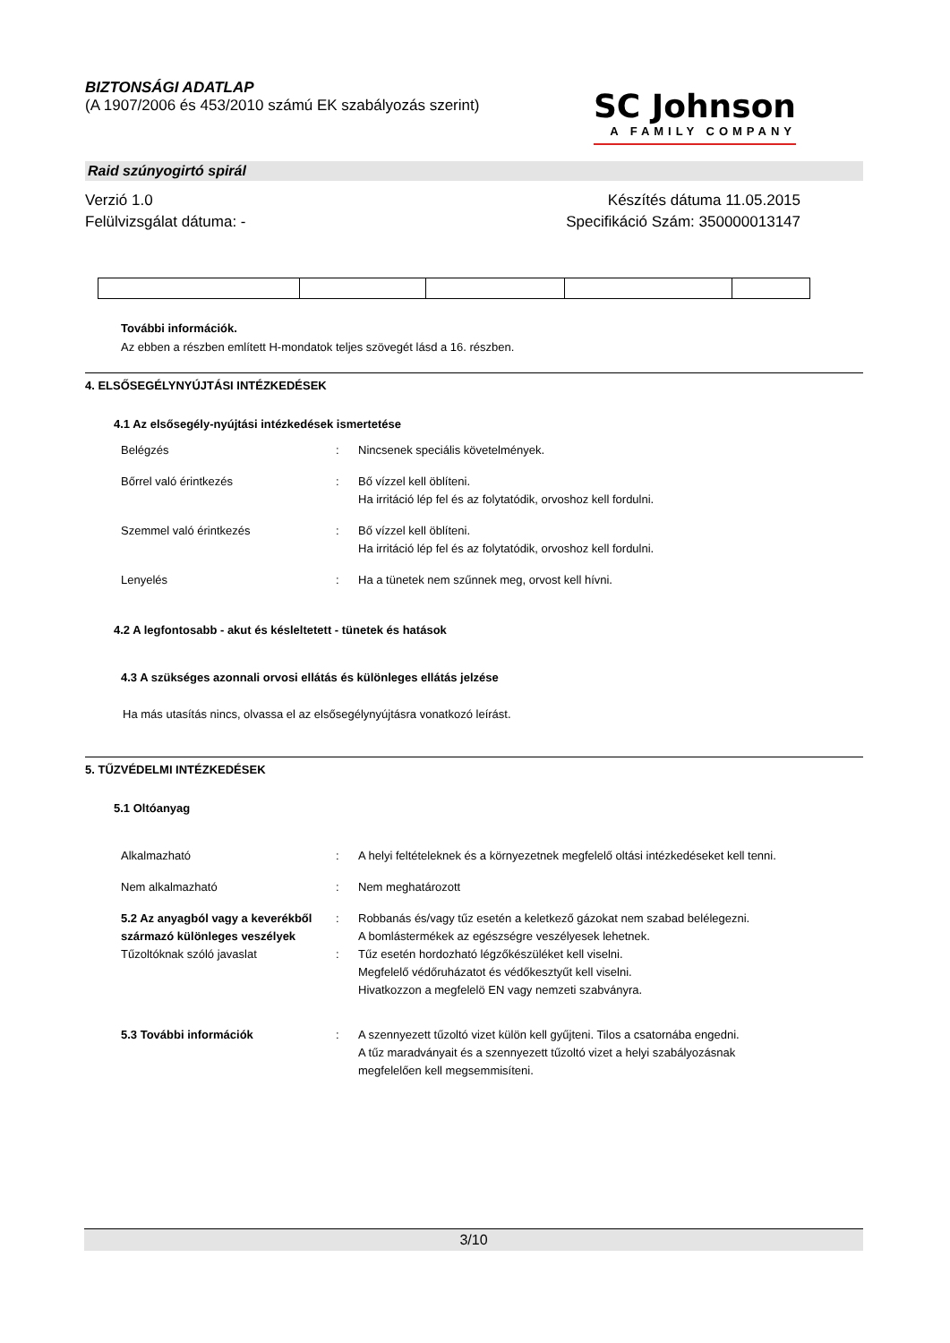BIZTONSÁGI ADATLAP
(A 1907/2006 és 453/2010 számú EK szabályozás szerint)
SC Johnson
A FAMILY COMPANY
Raid szúnyogirtó spirál
Verzió 1.0
Felülvizsgálat dátuma: -
Készítés dátuma 11.05.2015
Specifikáció Szám: 350000013147
További információk.
Az ebben a részben említett H-mondatok teljes szövegét lásd a 16. részben.
4. ELSŐSEGÉLYNYÚJTÁSI INTÉZKEDÉSEK
4.1 Az elsősegély-nyújtási intézkedések ismertetése
Belégzés : Nincsenek speciális követelmények.
Bőrrel való érintkezés : Bő vízzel kell öblíteni.
Ha irritáció lép fel és az folytatódik, orvoshoz kell fordulni.
Szemmel való érintkezés : Bő vízzel kell öblíteni.
Ha irritáció lép fel és az folytatódik, orvoshoz kell fordulni.
Lenyelés : Ha a tünetek nem szűnnek meg, orvost kell hívni.
4.2 A legfontosabb - akut és késleltetett - tünetek és hatások
4.3 A szükséges azonnali orvosi ellátás és különleges ellátás jelzése
Ha más utasítás nincs, olvassa el az elsősegélynyújtásra vonatkozó leírást.
5. TŰZVÉDELMI INTÉZKEDÉSEK
5.1 Oltóanyag
Alkalmazható : A helyi feltételeknek és a környezetnek megfelelő oltási intézkedéseket kell tenni.
Nem alkalmazható : Nem meghatározott
5.2 Az anyagból vagy a keverékből származó különleges veszélyek
: Robbanás és/vagy tűz esetén a keletkező gázokat nem szabad belélegezni.
A bomlástermékek az egészségre veszélyesek lehetnek.
Tűzoltóknak szóló javaslat : Tűz esetén hordozható légzőkészüléket kell viselni.
Megfelelő védőruházatot és védőkesztyűt kell viselni.
Hivatkozzon a megfelelö EN vagy nemzeti szabványra.
5.3 További információk : A szennyezett tűzoltó vizet külön kell gyűjteni. Tilos a csatornába engedni.
A tűz maradványait és a szennyezett tűzoltó vizet a helyi szabályozásnak megfelelően kell megsemmisíteni.
3/10